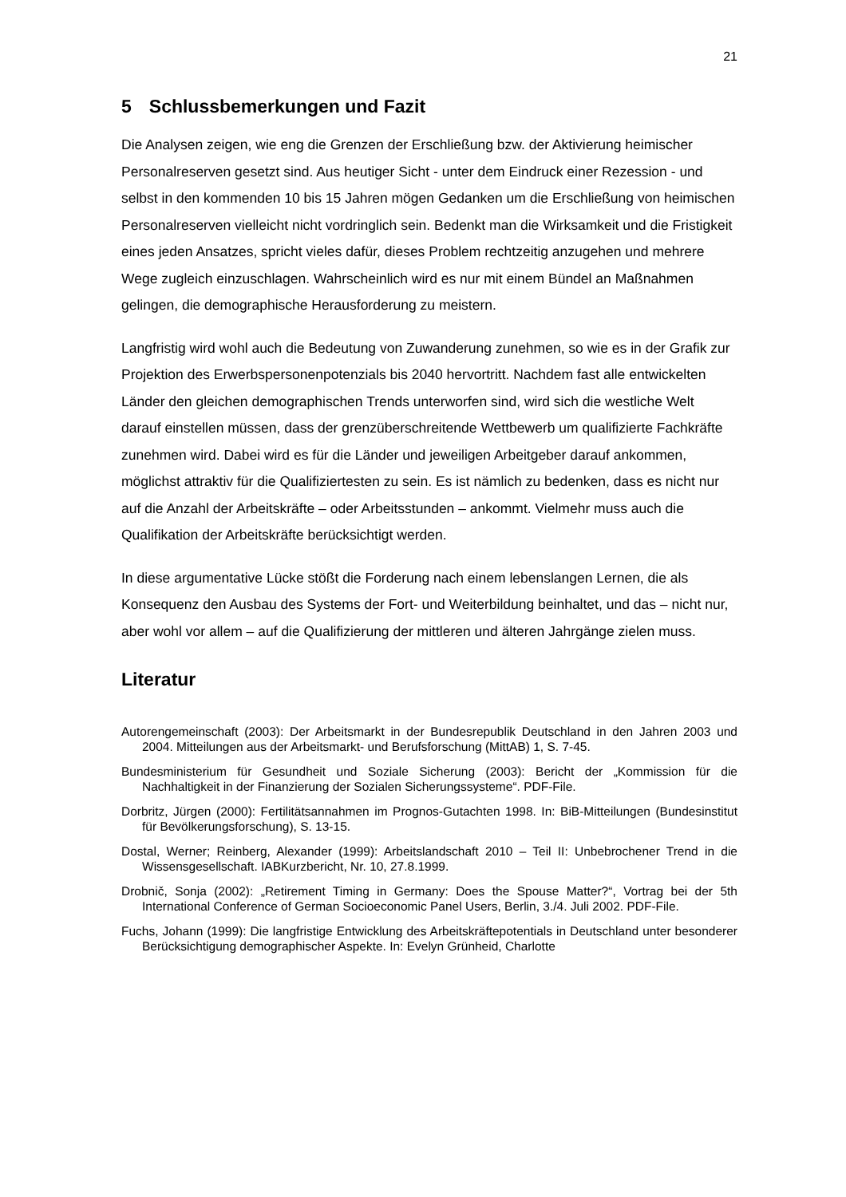21
5 Schlussbemerkungen und Fazit
Die Analysen zeigen, wie eng die Grenzen der Erschließung bzw. der Aktivierung heimischer Personalreserven gesetzt sind. Aus heutiger Sicht - unter dem Eindruck einer Rezession - und selbst in den kommenden 10 bis 15 Jahren mögen Gedanken um die Erschließung von heimischen Personalreserven vielleicht nicht vordringlich sein. Bedenkt man die Wirksamkeit und die Fristigkeit eines jeden Ansatzes, spricht vieles dafür, dieses Problem rechtzeitig anzugehen und mehrere Wege zugleich einzuschlagen. Wahrscheinlich wird es nur mit einem Bündel an Maßnahmen gelingen, die demographische Herausforderung zu meistern.
Langfristig wird wohl auch die Bedeutung von Zuwanderung zunehmen, so wie es in der Grafik zur Projektion des Erwerbspersonenpotenzials bis 2040 hervortritt. Nachdem fast alle entwickelten Länder den gleichen demographischen Trends unterworfen sind, wird sich die westliche Welt darauf einstellen müssen, dass der grenzüberschreitende Wettbewerb um qualifizierte Fachkräfte zunehmen wird. Dabei wird es für die Länder und jeweiligen Arbeitgeber darauf ankommen, möglichst attraktiv für die Qualifiziertesten zu sein. Es ist nämlich zu bedenken, dass es nicht nur auf die Anzahl der Arbeitskräfte – oder Arbeitsstunden – ankommt. Vielmehr muss auch die Qualifikation der Arbeitskräfte berücksichtigt werden.
In diese argumentative Lücke stößt die Forderung nach einem lebenslangen Lernen, die als Konsequenz den Ausbau des Systems der Fort- und Weiterbildung beinhaltet, und das – nicht nur, aber wohl vor allem – auf die Qualifizierung der mittleren und älteren Jahrgänge zielen muss.
Literatur
Autorengemeinschaft (2003): Der Arbeitsmarkt in der Bundesrepublik Deutschland in den Jahren 2003 und 2004. Mitteilungen aus der Arbeitsmarkt- und Berufsforschung (MittAB) 1, S. 7-45.
Bundesministerium für Gesundheit und Soziale Sicherung (2003): Bericht der „Kommission für die Nachhaltigkeit in der Finanzierung der Sozialen Sicherungssysteme“. PDF-File.
Dorbritz, Jürgen (2000): Fertilitätsannahmen im Prognos-Gutachten 1998. In: BiB-Mitteilungen (Bundesinstitut für Bevölkerungsforschung), S. 13-15.
Dostal, Werner; Reinberg, Alexander (1999): Arbeitslandschaft 2010 – Teil II: Unbebrochener Trend in die Wissensgesellschaft. IABKurzbericht, Nr. 10, 27.8.1999.
Drobnič, Sonja (2002): „Retirement Timing in Germany: Does the Spouse Matter?“, Vortrag bei der 5th International Conference of German Socioeconomic Panel Users, Berlin, 3./4. Juli 2002. PDF-File.
Fuchs, Johann (1999): Die langfristige Entwicklung des Arbeitskräftepotentials in Deutschland unter besonderer Berücksichtigung demographischer Aspekte. In: Evelyn Grünheid, Charlotte